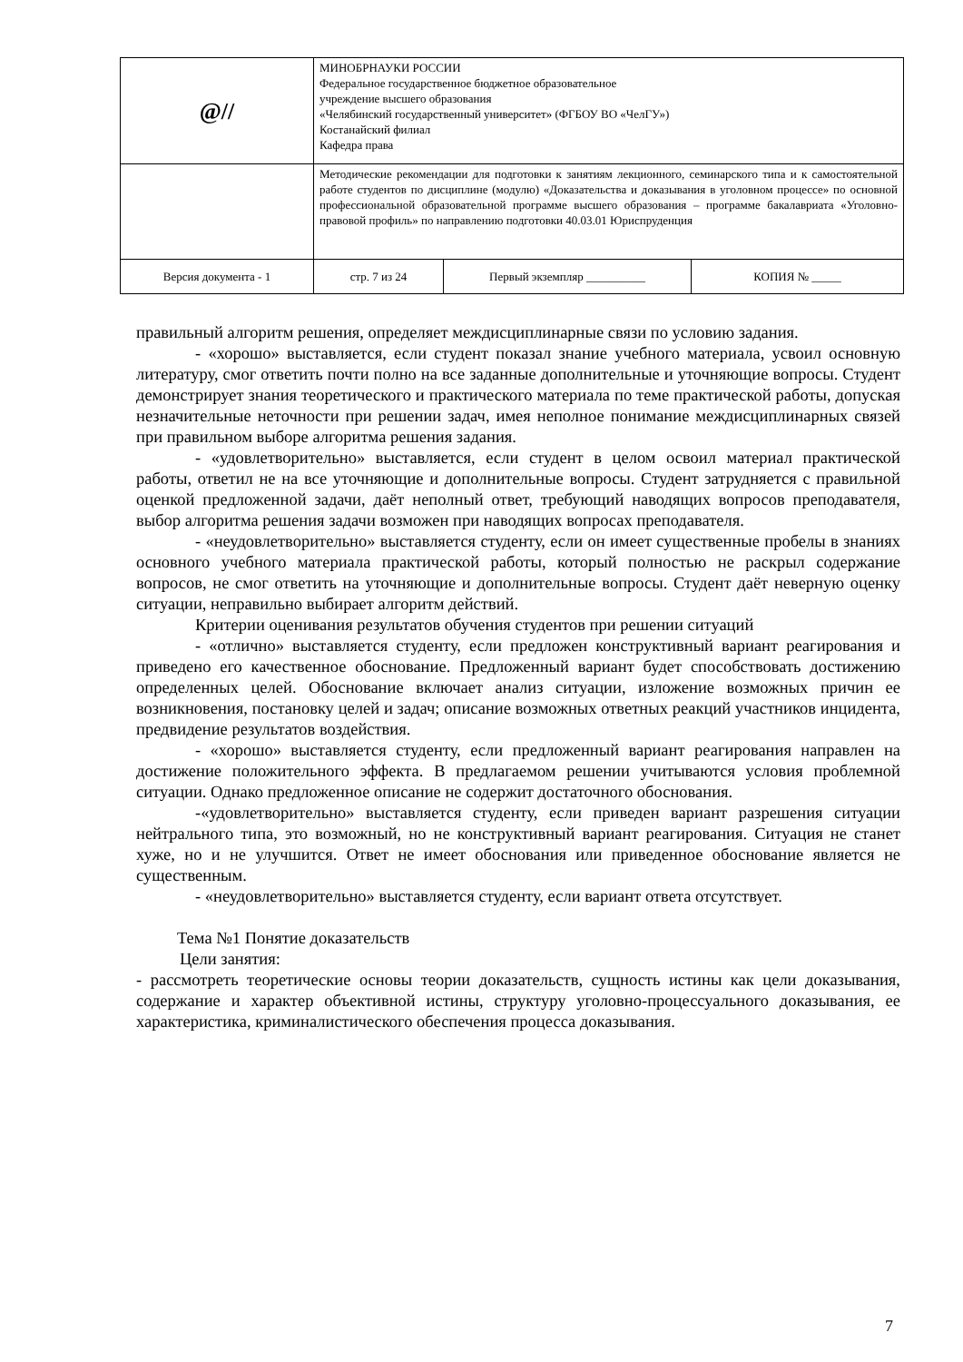| @// | МИНОБРНАУКИ РОССИИ Федеральное государственное бюджетное образовательное учреждение высшего образования «Челябинский государственный университет» (ФГБОУ ВО «ЧелГУ») Костанайский филиал Кафедра права | | |
| | Методические рекомендации для подготовки к занятиям лекционного, семинарского типа и к самостоятельной работе студентов по дисциплине (модулю) «Доказательства и доказывания в уголовном процессе» по основной профессиональной образовательной программе высшего образования – программе бакалавриата «Уголовно-правовой профиль» по направлению подготовки 40.03.01 Юриспруденция | | |
| Версия документа - 1 | стр. 7 из 24 | Первый экземпляр __________ | КОПИЯ № _____ |
правильный алгоритм решения, определяет междисциплинарные связи по условию задания.
- «хорошо» выставляется, если студент показал знание учебного материала, усвоил основную литературу, смог ответить почти полно на все заданные дополнительные и уточняющие вопросы. Студент демонстрирует знания теоретического и практического материала по теме практической работы, допуская незначительные неточности при решении задач, имея неполное понимание междисциплинарных связей при правильном выборе алгоритма решения задания.
- «удовлетворительно» выставляется, если студент в целом освоил материал практической работы, ответил не на все уточняющие и дополнительные вопросы. Студент затрудняется с правильной оценкой предложенной задачи, даёт неполный ответ, требующий наводящих вопросов преподавателя, выбор алгоритма решения задачи возможен при наводящих вопросах преподавателя.
- «неудовлетворительно» выставляется студенту, если он имеет существенные пробелы в знаниях основного учебного материала практической работы, который полностью не раскрыл содержание вопросов, не смог ответить на уточняющие и дополнительные вопросы. Студент даёт неверную оценку ситуации, неправильно выбирает алгоритм действий.
Критерии оценивания результатов обучения студентов при решении ситуаций
- «отлично» выставляется студенту, если предложен конструктивный вариант реагирования и приведено его качественное обоснование. Предложенный вариант будет способствовать достижению определенных целей. Обоснование включает анализ ситуации, изложение возможных причин ее возникновения, постановку целей и задач; описание возможных ответных реакций участников инцидента, предвидение результатов воздействия.
- «хорошо» выставляется студенту, если предложенный вариант реагирования направлен на достижение положительного эффекта. В предлагаемом решении учитываются условия проблемной ситуации. Однако предложенное описание не содержит достаточного обоснования.
-«удовлетворительно» выставляется студенту, если приведен вариант разрешения ситуации нейтрального типа, это возможный, но не конструктивный вариант реагирования. Ситуация не станет хуже, но и не улучшится. Ответ не имеет обоснования или приведенное обоснование является не существенным.
- «неудовлетворительно» выставляется студенту, если вариант ответа отсутствует.
Тема №1 Понятие доказательств
Цели занятия:
- рассмотреть теоретические основы теории доказательств, сущность истины как цели доказывания, содержание и характер объективной истины, структуру уголовно-процессуального доказывания, ее характеристика, криминалистического обеспечения процесса доказывания.
7